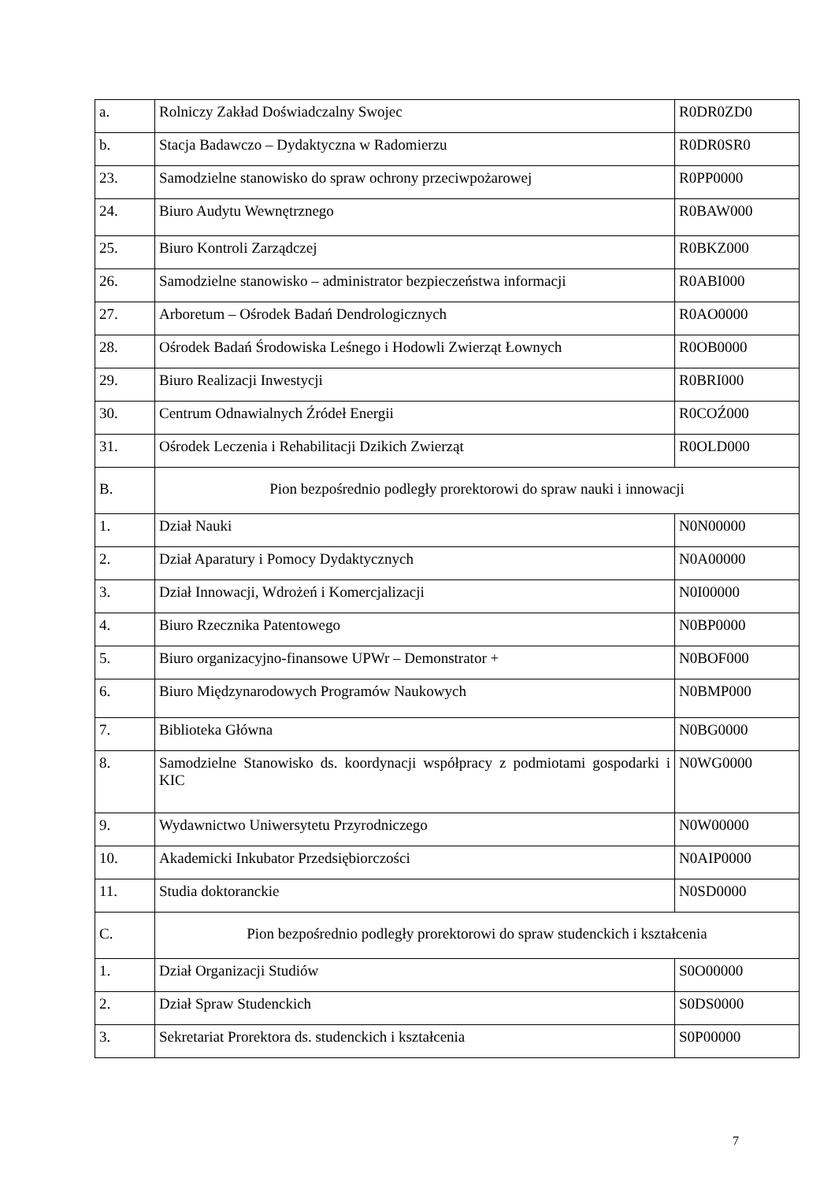| a. | Rolniczy Zakład Doświadczalny Swojec | R0DR0ZD0 |
| b. | Stacja Badawczo – Dydaktyczna w Radomierzu | R0DR0SR0 |
| 23. | Samodzielne stanowisko do spraw ochrony przeciwpożarowej | R0PP0000 |
| 24. | Biuro Audytu Wewnętrznego | R0BAW000 |
| 25. | Biuro Kontroli Zarządczej | R0BKZ000 |
| 26. | Samodzielne stanowisko – administrator bezpieczeństwa informacji | R0ABI000 |
| 27. | Arboretum – Ośrodek Badań Dendrologicznych | R0AO0000 |
| 28. | Ośrodek Badań Środowiska Leśnego i Hodowli Zwierząt Łownych | R0OB0000 |
| 29. | Biuro Realizacji Inwestycji | R0BRI000 |
| 30. | Centrum Odnawialnych Źródeł Energii | R0COŹ000 |
| 31. | Ośrodek Leczenia i Rehabilitacji Dzikich Zwierząt | R0OLD000 |
| B. | Pion bezpośrednio podległy prorektorowi do spraw nauki i innowacji | |
| 1. | Dział Nauki | N0N00000 |
| 2. | Dział Aparatury i Pomocy Dydaktycznych | N0A00000 |
| 3. | Dział Innowacji, Wdrożeń i Komercjalizacji | N0I00000 |
| 4. | Biuro Rzecznika Patentowego | N0BP0000 |
| 5. | Biuro organizacyjno-finansowe UPWr – Demonstrator + | N0BOF000 |
| 6. | Biuro Międzynarodowych Programów Naukowych | N0BMP000 |
| 7. | Biblioteka Główna | N0BG0000 |
| 8. | Samodzielne Stanowisko ds. koordynacji współpracy z podmiotami gospodarki i KIC | N0WG0000 |
| 9. | Wydawnictwo Uniwersytetu Przyrodniczego | N0W00000 |
| 10. | Akademicki Inkubator Przedsiębiorczości | N0AIP0000 |
| 11. | Studia doktoranckie | N0SD0000 |
| C. | Pion bezpośrednio podległy prorektorowi do spraw studenckich i kształcenia | |
| 1. | Dział Organizacji Studiów | S0O00000 |
| 2. | Dział Spraw Studenckich | S0DS0000 |
| 3. | Sekretariat Prorektora ds. studenckich i kształcenia | S0P00000 |
7